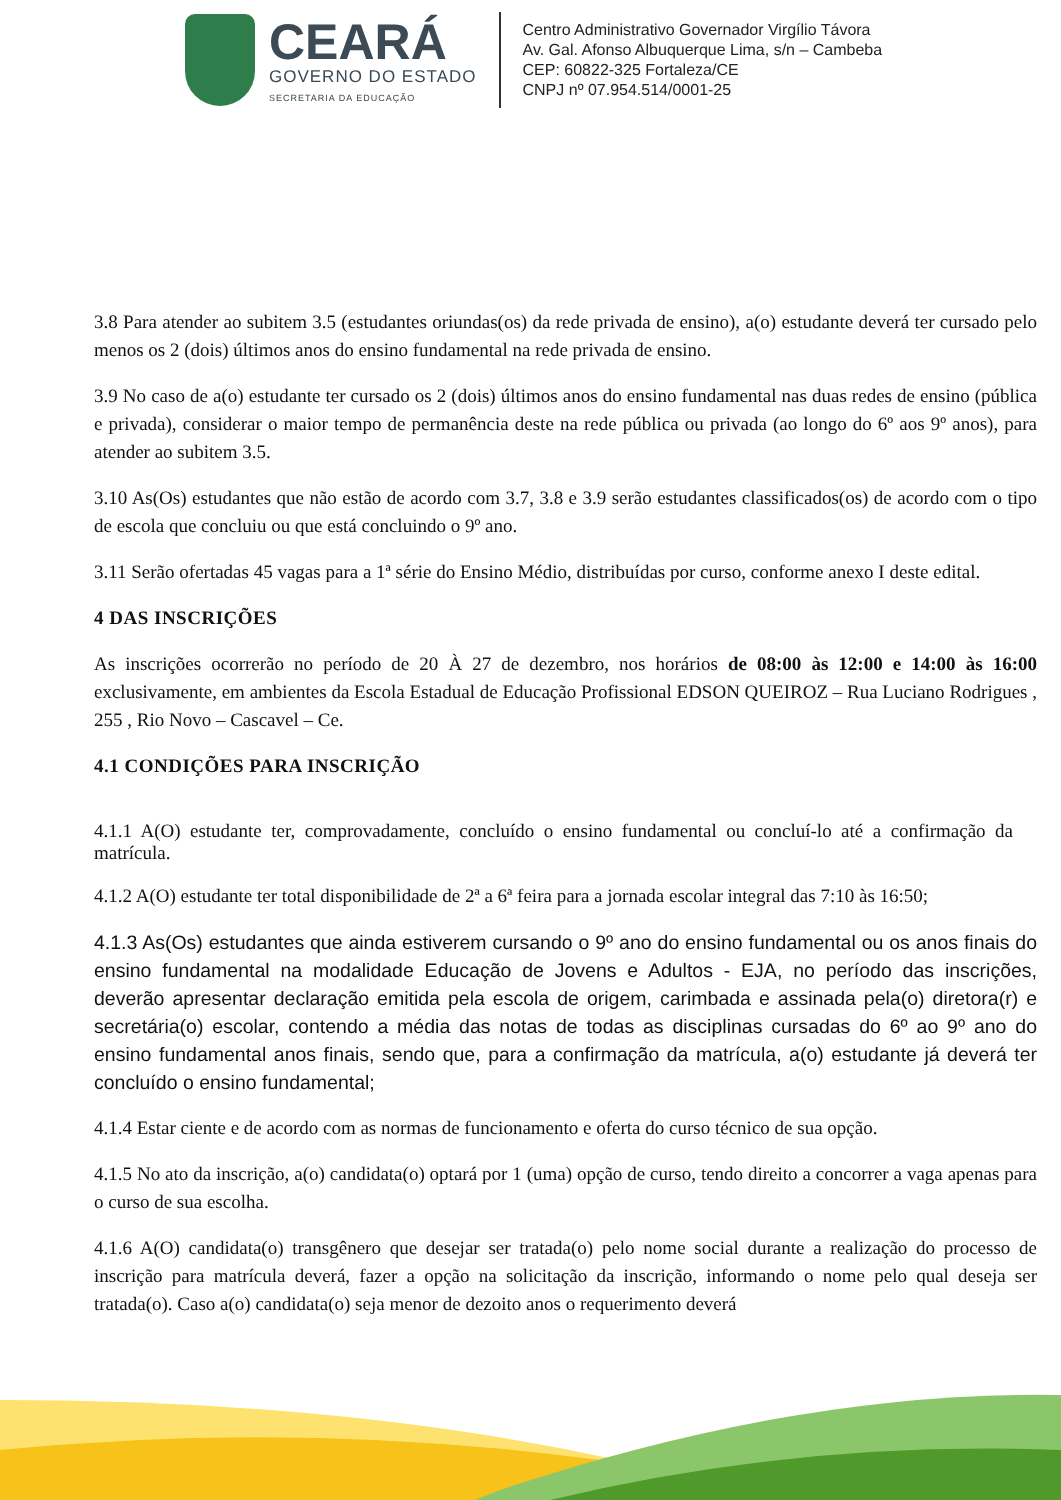CEARÁ
GOVERNO DO ESTADO
SECRETARIA DA EDUCAÇÃO
Centro Administrativo Governador Virgílio Távora
Av. Gal. Afonso Albuquerque Lima, s/n – Cambeba
CEP: 60822-325 Fortaleza/CE
CNPJ nº 07.954.514/0001-25
3.8 Para atender ao subitem 3.5 (estudantes oriundas(os) da rede privada de ensino), a(o) estudante deverá ter cursado pelo menos os 2 (dois) últimos anos do ensino fundamental na rede privada de ensino.
3.9 No caso de a(o) estudante ter cursado os 2 (dois) últimos anos do ensino fundamental nas duas redes de ensino (pública e privada), considerar o maior tempo de permanência deste na rede pública ou privada (ao longo do 6º aos 9º anos), para atender ao subitem 3.5.
3.10 As(Os) estudantes que não estão de acordo com 3.7, 3.8 e 3.9 serão estudantes classificados(os) de acordo com o tipo de escola que concluiu ou que está concluindo o 9º ano.
3.11 Serão ofertadas 45 vagas para a 1ª série do Ensino Médio, distribuídas por curso, conforme anexo I deste edital.
4 DAS INSCRIÇÕES
As inscrições ocorrerão no período de 20 À 27 de dezembro, nos horários de 08:00 às 12:00 e 14:00 às 16:00 exclusivamente, em ambientes da Escola Estadual de Educação Profissional EDSON QUEIROZ – Rua Luciano Rodrigues , 255 , Rio Novo – Cascavel – Ce.
4.1 CONDIÇÕES PARA INSCRIÇÃO
4.1.1 A(O) estudante ter, comprovadamente, concluído o ensino fundamental ou concluí-lo até a confirmação da matrícula.
4.1.2 A(O) estudante ter total disponibilidade de 2ª a 6ª feira para a jornada escolar integral das 7:10 às 16:50;
4.1.3 As(Os) estudantes que ainda estiverem cursando o 9º ano do ensino fundamental ou os anos finais do ensino fundamental na modalidade Educação de Jovens e Adultos - EJA, no período das inscrições, deverão apresentar declaração emitida pela escola de origem, carimbada e assinada pela(o) diretora(r) e secretária(o) escolar, contendo a média das notas de todas as disciplinas cursadas do 6º ao 9º ano do ensino fundamental anos finais, sendo que, para a confirmação da matrícula, a(o) estudante já deverá ter concluído o ensino fundamental;
4.1.4 Estar ciente e de acordo com as normas de funcionamento e oferta do curso técnico de sua opção.
4.1.5 No ato da inscrição, a(o) candidata(o) optará por 1 (uma) opção de curso, tendo direito a concorrer a vaga apenas para o curso de sua escolha.
4.1.6 A(O) candidata(o) transgênero que desejar ser tratada(o) pelo nome social durante a realização do processo de inscrição para matrícula deverá, fazer a opção na solicitação da inscrição, informando o nome pelo qual deseja ser tratada(o). Caso a(o) candidata(o) seja menor de dezoito anos o requerimento deverá